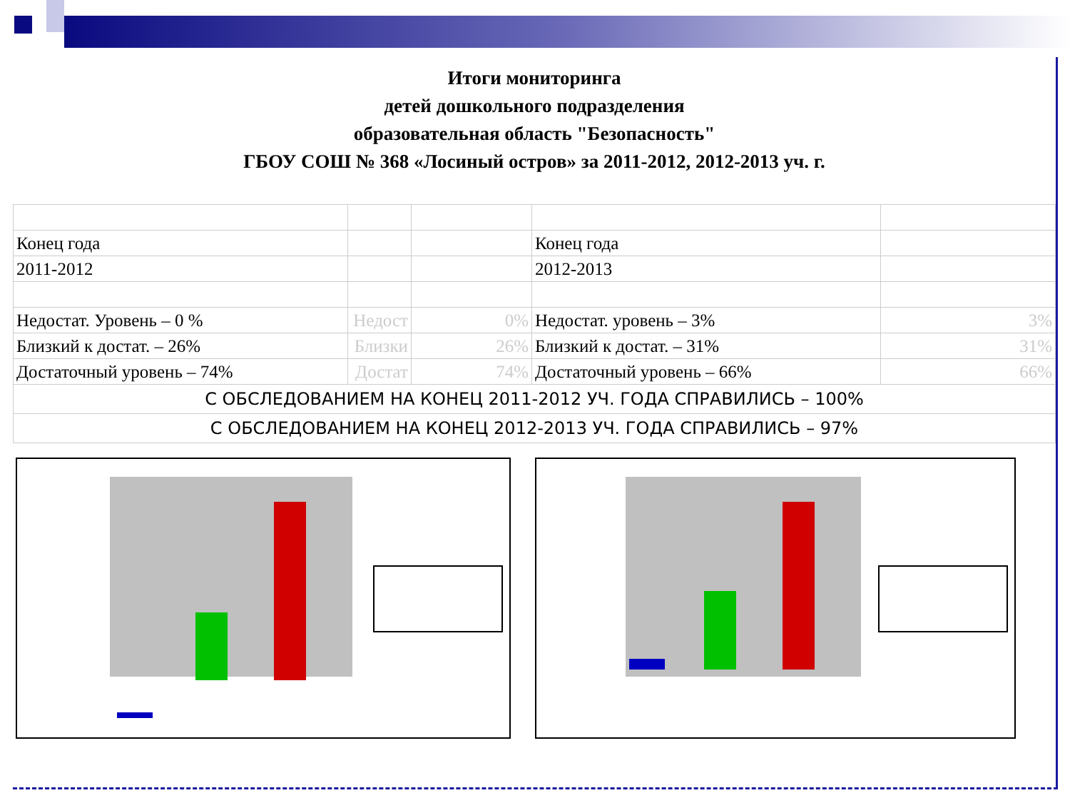Итоги мониторинга
детей дошкольного подразделения
образовательная область "Безопасность"
ГБОУ СОШ № 368 «Лосиный остров» за 2011-2012, 2012-2013 уч. г.
| Конец года | | | Конец года | |
| 2011-2012 | | | 2012-2013 | |
| Недостат. Уровень – 0 % | Недост | 0% | Недостат. уровень – 3% | 3% |
| Близкий к достат. – 26% | Близки | 26% | Близкий к достат. – 31% | 31% |
| Достаточный уровень – 74% | Достат | 74% | Достаточный уровень – 66% | 66% |
| С ОБСЛЕДОВАНИЕМ НА КОНЕЦ 2011-2012 УЧ. ГОДА СПРАВИЛИСЬ – 100% | | | | |
| С ОБСЛЕДОВАНИЕМ НА КОНЕЦ 2012-2013 УЧ. ГОДА СПРАВИЛИСЬ – 97% | | | | |